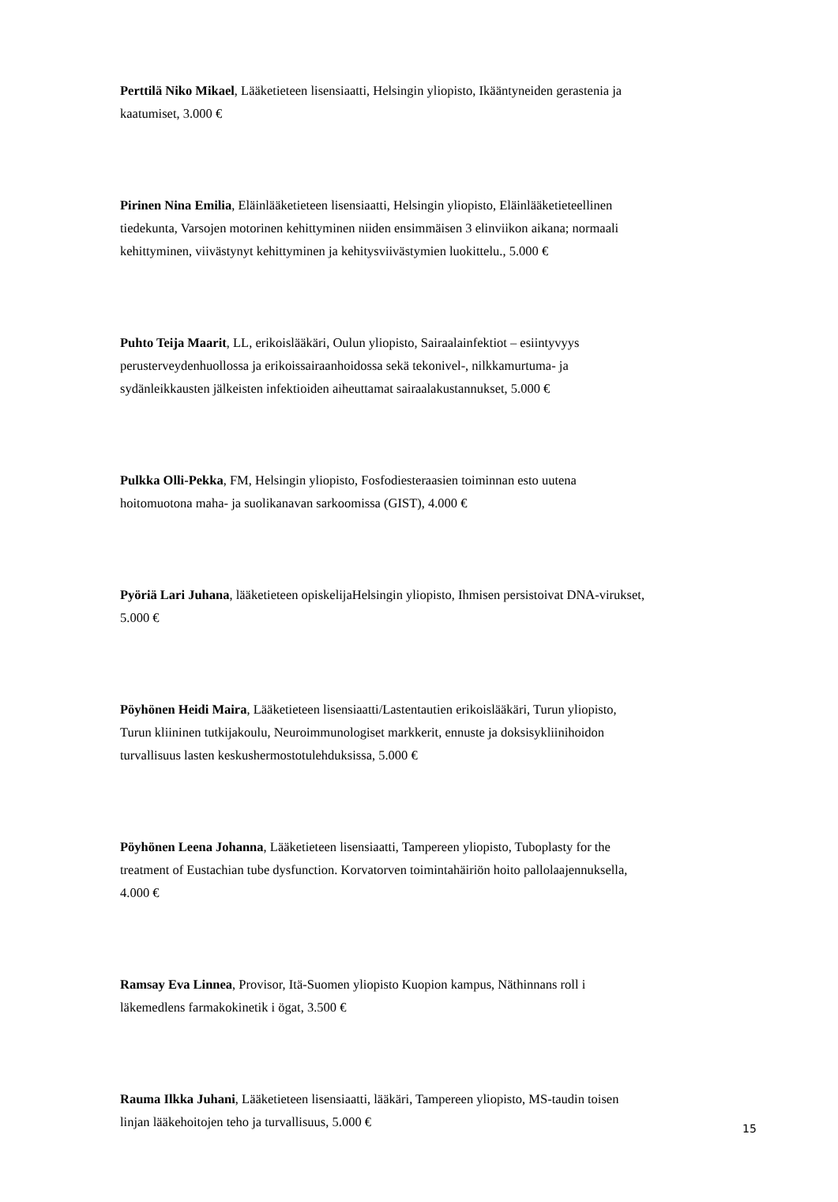Perttilä Niko Mikael, Lääketieteen lisensiaatti, Helsingin yliopisto, Ikääntyneiden gerastenia ja kaatumiset, 3.000 €
Pirinen Nina Emilia, Eläinlääketieteen lisensiaatti, Helsingin yliopisto, Eläinlääketieteellinen tiedekunta, Varsojen motorinen kehittyminen niiden ensimmäisen 3 elinviikon aikana; normaali kehittyminen, viivästynyt kehittyminen ja kehitysviivästymien luokittelu., 5.000 €
Puhto Teija Maarit, LL, erikoislääkäri, Oulun yliopisto, Sairaalainfektiot – esiintyvyys perusterveydenhuollossa ja erikoissairaanhoidossa sekä tekonivel-, nilkkamurtuma- ja sydänleikkausten jälkeisten infektioiden aiheuttamat sairaalakustannukset, 5.000 €
Pulkka Olli-Pekka, FM, Helsingin yliopisto, Fosfodiesteraasien toiminnan esto uutena hoitomuotona maha- ja suolikanavan sarkoomissa (GIST), 4.000 €
Pyöriä Lari Juhana, lääketieteen opiskelijaHelsingin yliopisto, Ihmisen persistoivat DNA-virukset, 5.000 €
Pöyhönen Heidi Maira, Lääketieteen lisensiaatti/Lastentautien erikoislääkäri, Turun yliopisto, Turun kliininen tutkijakoulu, Neuroimmunologiset markkerit, ennuste ja doksisykliinihoidon turvallisuus lasten keskushermostotulehduksissa, 5.000 €
Pöyhönen Leena Johanna, Lääketieteen lisensiaatti, Tampereen yliopisto, Tuboplasty for the treatment of Eustachian tube dysfunction. Korvatorven toimintahäiriön hoito pallolaajennuksella, 4.000 €
Ramsay Eva Linnea, Provisor, Itä-Suomen yliopisto Kuopion kampus, Näthinnans roll i läkemedlens farmakokinetik i ögat, 3.500 €
Rauma Ilkka Juhani, Lääketieteen lisensiaatti, lääkäri, Tampereen yliopisto, MS-taudin toisen linjan lääkehoitojen teho ja turvallisuus, 5.000 €
15